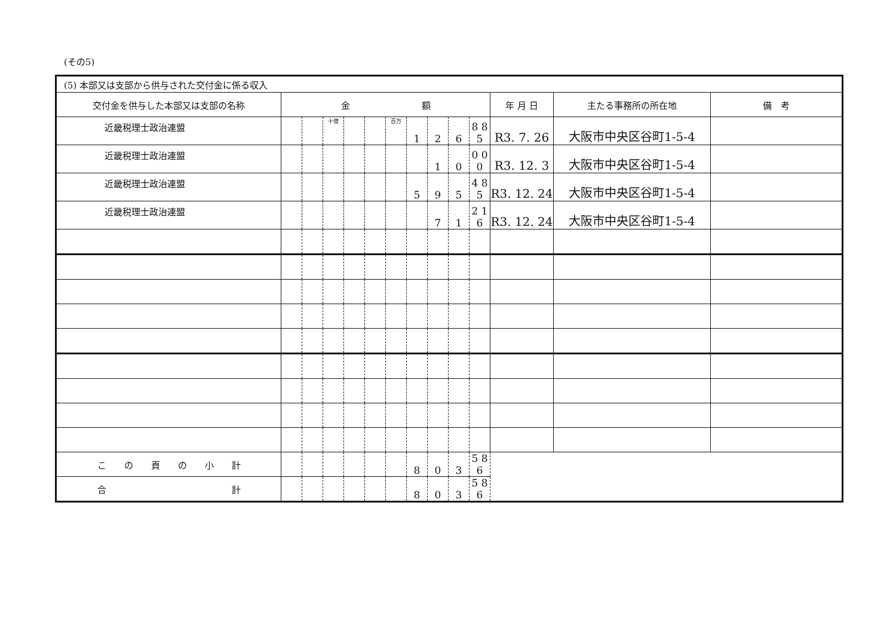(その5)
| (5) 本部又は支部から供与された交付金に係る収入 | | | | | | | | | | | | | |
| 交付金を供与した本部又は支部の名称 | 金 額 | | | | | | | | | | 年 月 日 | 主たる事務所の所在地 | 備 考 |
| 近畿税理士政治連盟 | | | 十億 | | | 百万 | 1 | 2 | 6 | 8 8 5 | R3. 7. 26 | 大阪市中央区谷町1-5-4 | |
| 近畿税理士政治連盟 | | | | | | | | 1 | 0 | 0 0 0 | R3. 12. 3 | 大阪市中央区谷町1-5-4 | |
| 近畿税理士政治連盟 | | | | | | | 5 | 9 | 5 | 4 8 5 | R3. 12. 24 | 大阪市中央区谷町1-5-4 | |
| 近畿税理士政治連盟 | | | | | | | | 7 | 1 | 2 1 6 | R3. 12. 24 | 大阪市中央区谷町1-5-4 | |
| こ の 頁 の 小 計 | | | | | | | 8 | 0 | 3 | 5 8 6 | | | |
| 合 計 | | | | | | | 8 | 0 | 3 | 5 8 6 | | | |